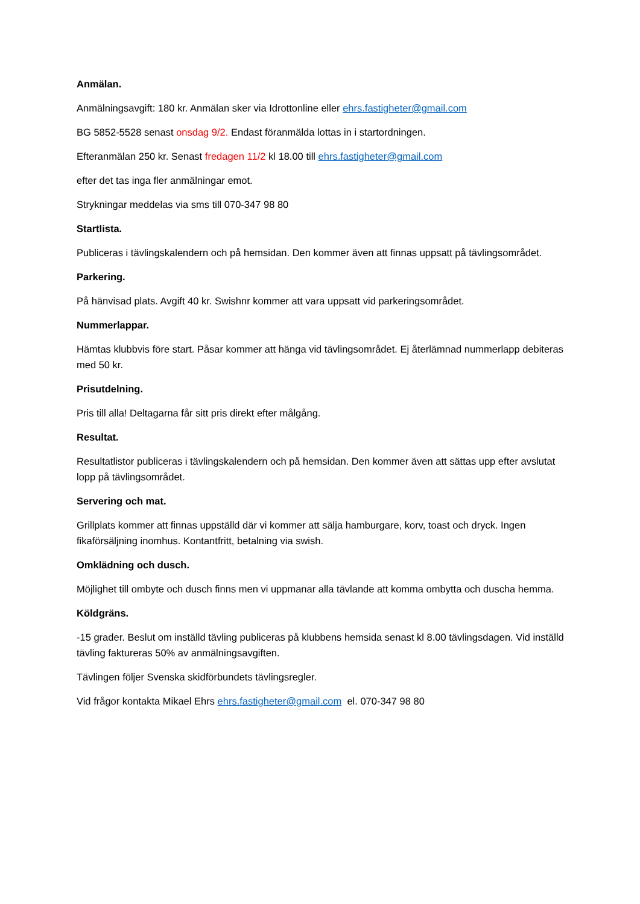Anmälan.
Anmälningsavgift: 180 kr. Anmälan sker via Idrottonline eller ehrs.fastigheter@gmail.com
BG 5852-5528 senast onsdag 9/2. Endast föranmälda lottas in i startordningen.
Efteranmälan 250 kr. Senast fredagen 11/2 kl 18.00 till ehrs.fastigheter@gmail.com
efter det tas inga fler anmälningar emot.
Strykningar meddelas via sms till 070-347 98 80
Startlista.
Publiceras i tävlingskalendern och på hemsidan. Den kommer även att finnas uppsatt på tävlingsområdet.
Parkering.
På hänvisad plats. Avgift 40 kr. Swishnr kommer att vara uppsatt vid parkeringsområdet.
Nummerlappar.
Hämtas klubbvis före start. Påsar kommer att hänga vid tävlingsområdet. Ej återlämnad nummerlapp debiteras med 50 kr.
Prisutdelning.
Pris till alla! Deltagarna får sitt pris direkt efter målgång.
Resultat.
Resultatlistor publiceras i tävlingskalendern och på hemsidan. Den kommer även att sättas upp efter avslutat lopp på tävlingsområdet.
Servering och mat.
Grillplats kommer att finnas uppställd där vi kommer att sälja hamburgare, korv, toast och dryck. Ingen fikaförsäljning inomhus. Kontantfritt, betalning via swish.
Omklädning och dusch.
Möjlighet till ombyte och dusch finns men vi uppmanar alla tävlande att komma ombytta och duscha hemma.
Köldgräns.
-15 grader. Beslut om inställd tävling publiceras på klubbens hemsida senast kl 8.00 tävlingsdagen. Vid inställd tävling faktureras 50% av anmälningsavgiften.
Tävlingen följer Svenska skidförbundets tävlingsregler.
Vid frågor kontakta Mikael Ehrs ehrs.fastigheter@gmail.com el. 070-347 98 80